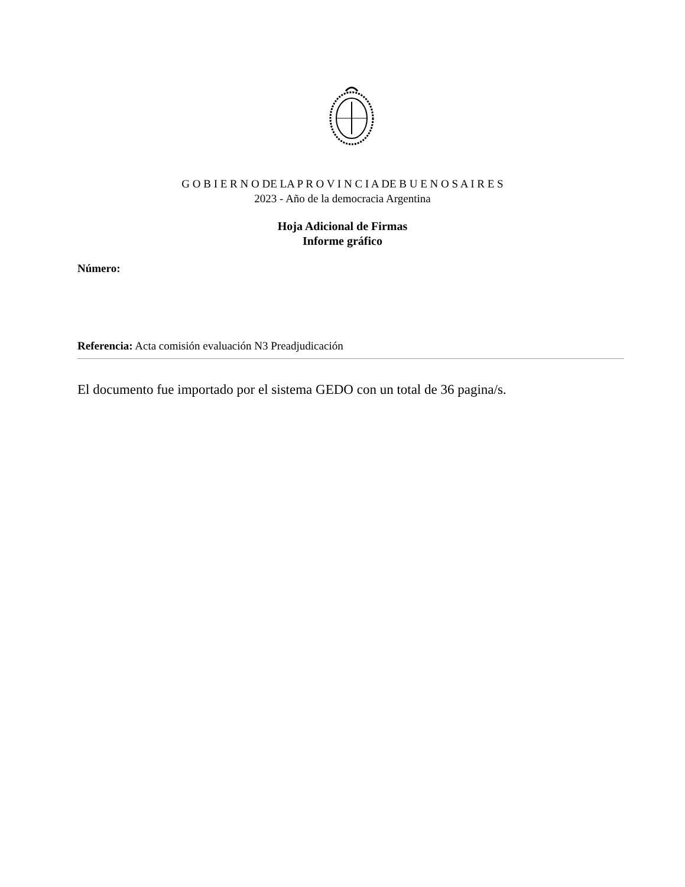G O B I E R N O DE LA P R O V I N C I A DE B U E N O S A I R E S
2023 - Año de la democracia Argentina
Hoja Adicional de Firmas
Informe gráfico
Número:
Referencia: Acta comisión evaluación N3 Preadjudicación
El documento fue importado por el sistema GEDO con un total de 36 pagina/s.